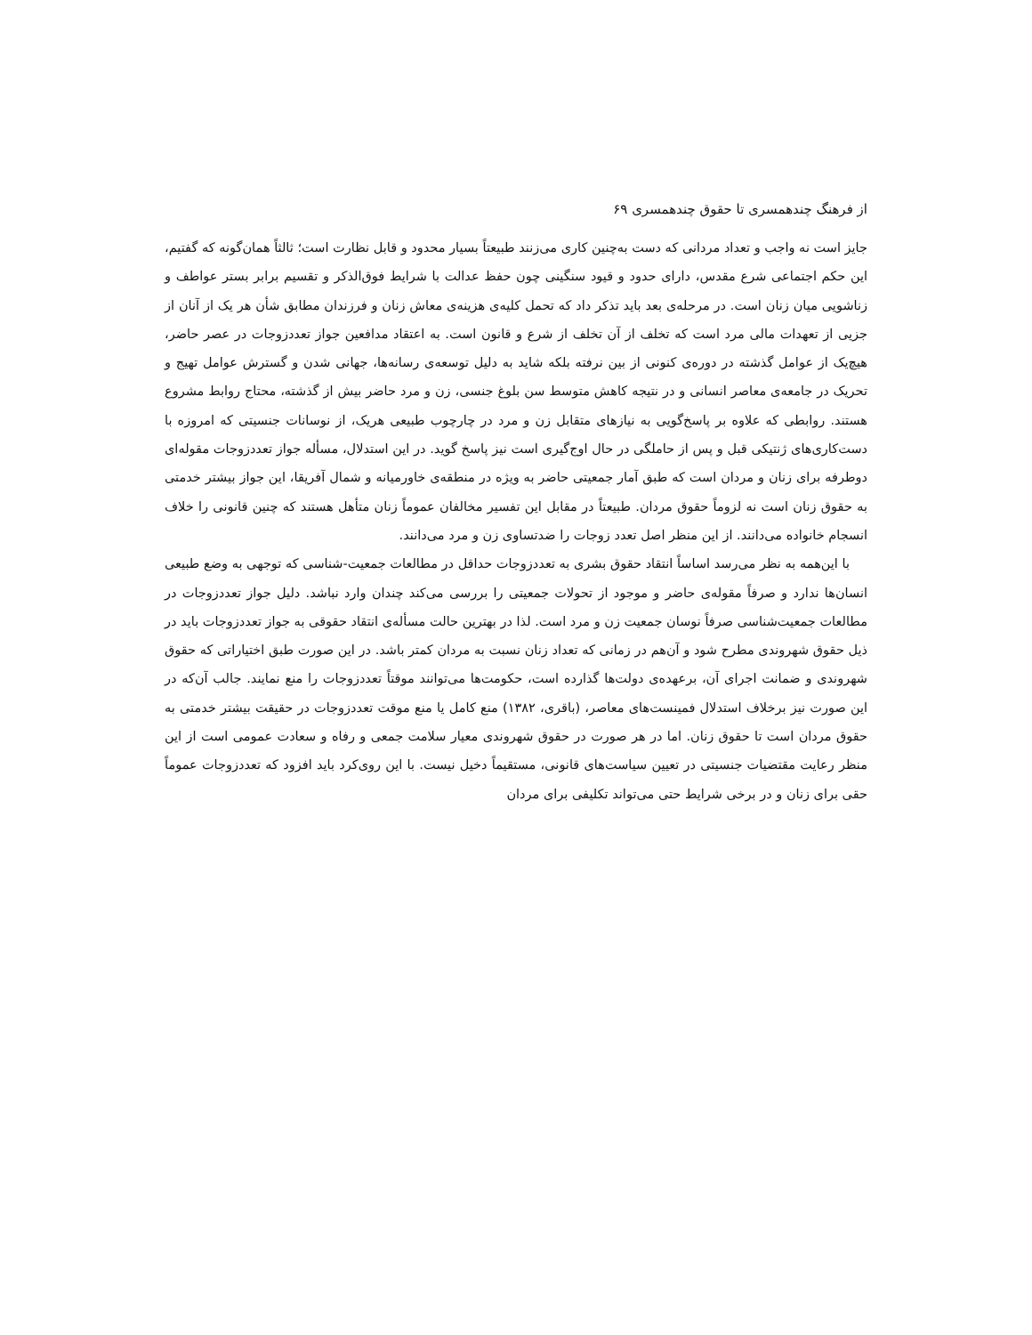از فرهنگ چندهمسری تا حقوق چندهمسری ۶۹
جایز است نه واجب و تعداد مردانی که دست به‌چنین کاری می‌زنند طبیعتاً بسیار محدود و قابل نظارت است؛ ثالثاً همان‌گونه که گفتیم، این حکم اجتماعی شرع مقدس، دارای حدود و قیود سنگینی چون حفظ عدالت با شرایط فوق‌الذکر و تقسیم برابر بستر عواطف و زناشویی میان زنان است. در مرحله‌ی بعد باید تذکر داد که تحمل کلیه‌ی هزینه‌ی معاش زنان و فرزندان مطابق شأن هر یک از آنان از جزیی از تعهدات مالی مرد است که تخلف از آن تخلف از شرع و قانون است. به اعتقاد مدافعین جواز تعددزوجات در عصر حاضر، هیچ‌یک از عوامل گذشته در دوره‌ی کنونی از بین نرفته بلکه شاید به دلیل توسعه‌ی رسانه‌ها، جهانی شدن و گسترش عوامل تهیج و تحریک در جامعه‌ی معاصر انسانی و در نتیجه کاهش متوسط سن بلوغ جنسی، زن و مرد حاضر بیش از گذشته، محتاج روابط مشروع هستند. روابطی که علاوه بر پاسخ‌گویی به نیازهای متقابل زن و مرد در چارچوب طبیعی هریک، از نوسانات جنسیتی که امروزه با دست‌کاری‌های ژنتیکی قبل و پس از حاملگی در حال اوج‌گیری است نیز پاسخ گوید. در این استدلال، مسأله جواز تعددزوجات مقوله‌ای دوطرفه برای زنان و مردان است که طبق آمار جمعیتی حاضر به ویژه در منطقه‌ی خاورمیانه و شمال آفریقا، این جواز بیشتر خدمتی به حقوق زنان است نه لزوماً حقوق مردان. طبیعتاً در مقابل این تفسیر مخالفان عموماً زنان متأهل هستند که چنین قانونی را خلاف انسجام خانواده می‌دانند. از این منظر اصل تعدد زوجات را ضدتساوی زن و مرد می‌دانند.
با این‌همه به نظر می‌رسد اساساً انتقاد حقوق بشری به تعددزوجات حداقل در مطالعات جمعیت-شناسی که توجهی به وضع طبیعی انسان‌ها ندارد و صرفاً مقوله‌ی حاضر و موجود از تحولات جمعیتی را بررسی می‌کند چندان وارد نباشد. دلیل جواز تعددزوجات در مطالعات جمعیت‌شناسی صرفاً نوسان جمعیت زن و مرد است. لذا در بهترین حالت مسأله‌ی انتقاد حقوقی به جواز تعددزوجات باید در ذیل حقوق شهروندی مطرح شود و آن‌هم در زمانی که تعداد زنان نسبت به مردان کمتر باشد. در این صورت طبق اختیاراتی که حقوق شهروندی و ضمانت اجرای آن، برعهده‌ی دولت‌ها گذارده است، حکومت‌ها می‌توانند موقتاً تعددزوجات را منع نمایند. جالب آن‌که در این صورت نیز برخلاف استدلال فمینست‌های معاصر، (باقری، ۱۳۸۲) منع کامل یا منع موقت تعددزوجات در حقیقت بیشتر خدمتی به حقوق مردان است تا حقوق زنان. اما در هر صورت در حقوق شهروندی معیار سلامت جمعی و رفاه و سعادت عمومی است از این منظر رعایت مقتضیات جنسیتی در تعیین سیاست‌های قانونی، مستقیماً دخیل نیست. با این روی‌کرد باید افزود که تعددزوجات عموماً حقی برای زنان و در برخی شرایط حتی می‌تواند تکلیفی برای مردان